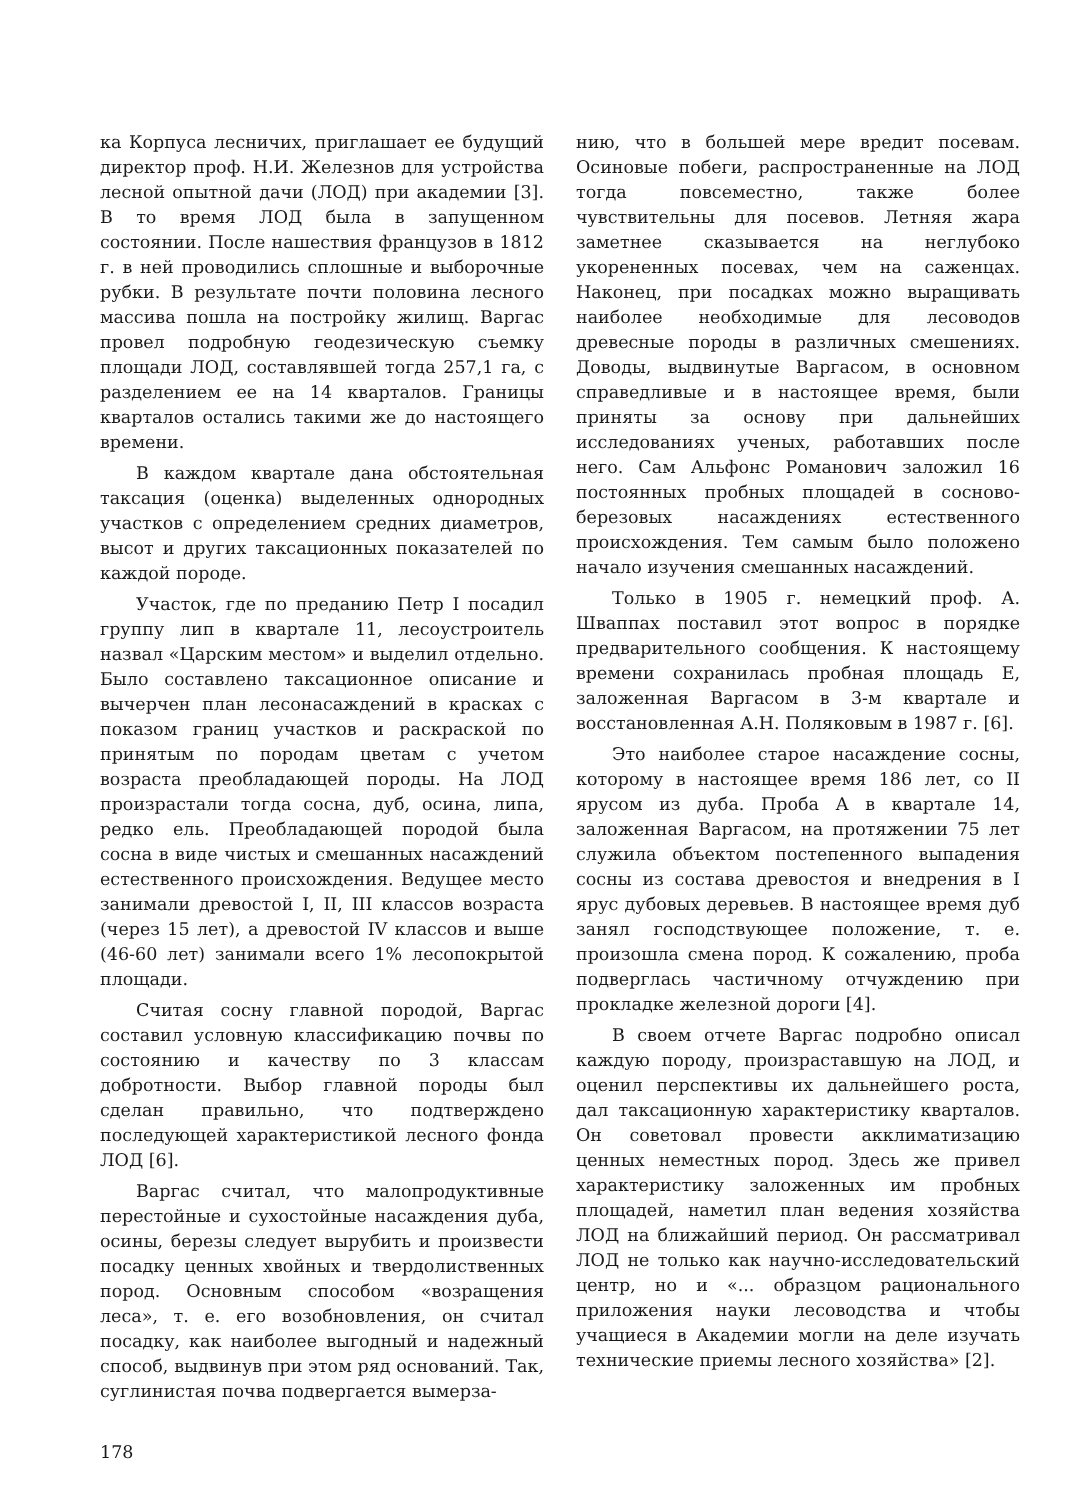ка Корпуса лесничих, приглашает ее будущий директор проф. Н.И. Железнов для устройства лесной опытной дачи (ЛОД) при академии [3]. В то время ЛОД была в запущенном состоянии. После нашествия французов в 1812 г. в ней проводились сплошные и выборочные рубки. В результате почти половина лесного массива пошла на постройку жилищ. Варгас провел подробную геодезическую съемку площади ЛОД, составлявшей тогда 257,1 га, с разделением ее на 14 кварталов. Границы кварталов остались такими же до настоящего времени.
В каждом квартале дана обстоятельная таксация (оценка) выделенных однородных участков с определением средних диаметров, высот и других таксационных показателей по каждой породе.
Участок, где по преданию Петр I посадил группу лип в квартале 11, лесоустроитель назвал «Царским местом» и выделил отдельно. Было составлено таксационное описание и вычерчен план лесонасаждений в красках с показом границ участков и раскраской по принятым по породам цветам с учетом возраста преобладающей породы. На ЛОД произрастали тогда сосна, дуб, осина, липа, редко ель. Преобладающей породой была сосна в виде чистых и смешанных насаждений естественного происхождения. Ведущее место занимали древостой I, II, III классов возраста (через 15 лет), а древостой IV классов и выше (46-60 лет) занимали всего 1% лесопокрытой площади.
Считая сосну главной породой, Варгас составил условную классификацию почвы по состоянию и качеству по 3 классам добротности. Выбор главной породы был сделан правильно, что подтверждено последующей характеристикой лесного фонда ЛОД [6].
Варгас считал, что малопродуктивные перестойные и сухостойные насаждения дуба, осины, березы следует вырубить и произвести посадку ценных хвойных и твердолиственных пород. Основным способом «возращения леса», т. е. его возобновления, он считал посадку, как наиболее выгодный и надежный способ, выдвинув при этом ряд оснований. Так, суглинистая почва подвергается вымерза-
нию, что в большей мере вредит посевам. Осиновые побеги, распространенные на ЛОД тогда повсеместно, также более чувствительны для посевов. Летняя жара заметнее сказывается на неглубоко укорененных посевах, чем на саженцах. Наконец, при посадках можно выращивать наиболее необходимые для лесоводов древесные породы в различных смешениях. Доводы, выдвинутые Варгасом, в основном справедливые и в настоящее время, были приняты за основу при дальнейших исследованиях ученых, работавших после него. Сам Альфонс Романович заложил 16 постоянных пробных площадей в сосново-березовых насаждениях естественного происхождения. Тем самым было положено начало изучения смешанных насаждений.
Только в 1905 г. немецкий проф. А. Шваппах поставил этот вопрос в порядке предварительного сообщения. К настоящему времени сохранилась пробная площадь Е, заложенная Варгасом в 3-м квартале и восстановленная А.Н. Поляковым в 1987 г. [6].
Это наиболее старое насаждение сосны, которому в настоящее время 186 лет, со II ярусом из дуба. Проба А в квартале 14, заложенная Варгасом, на протяжении 75 лет служила объектом постепенного выпадения сосны из состава древостоя и внедрения в I ярус дубовых деревьев. В настоящее время дуб занял господствующее положение, т. е. произошла смена пород. К сожалению, проба подверглась частичному отчуждению при прокладке железной дороги [4].
В своем отчете Варгас подробно описал каждую породу, произраставшую на ЛОД, и оценил перспективы их дальнейшего роста, дал таксационную характеристику кварталов. Он советовал провести акклиматизацию ценных неместных пород. Здесь же привел характеристику заложенных им пробных площадей, наметил план ведения хозяйства ЛОД на ближайший период. Он рассматривал ЛОД не только как научно-исследовательский центр, но и «... образцом рационального приложения науки лесоводства и чтобы учащиеся в Академии могли на деле изучать технические приемы лесного хозяйства» [2].
178